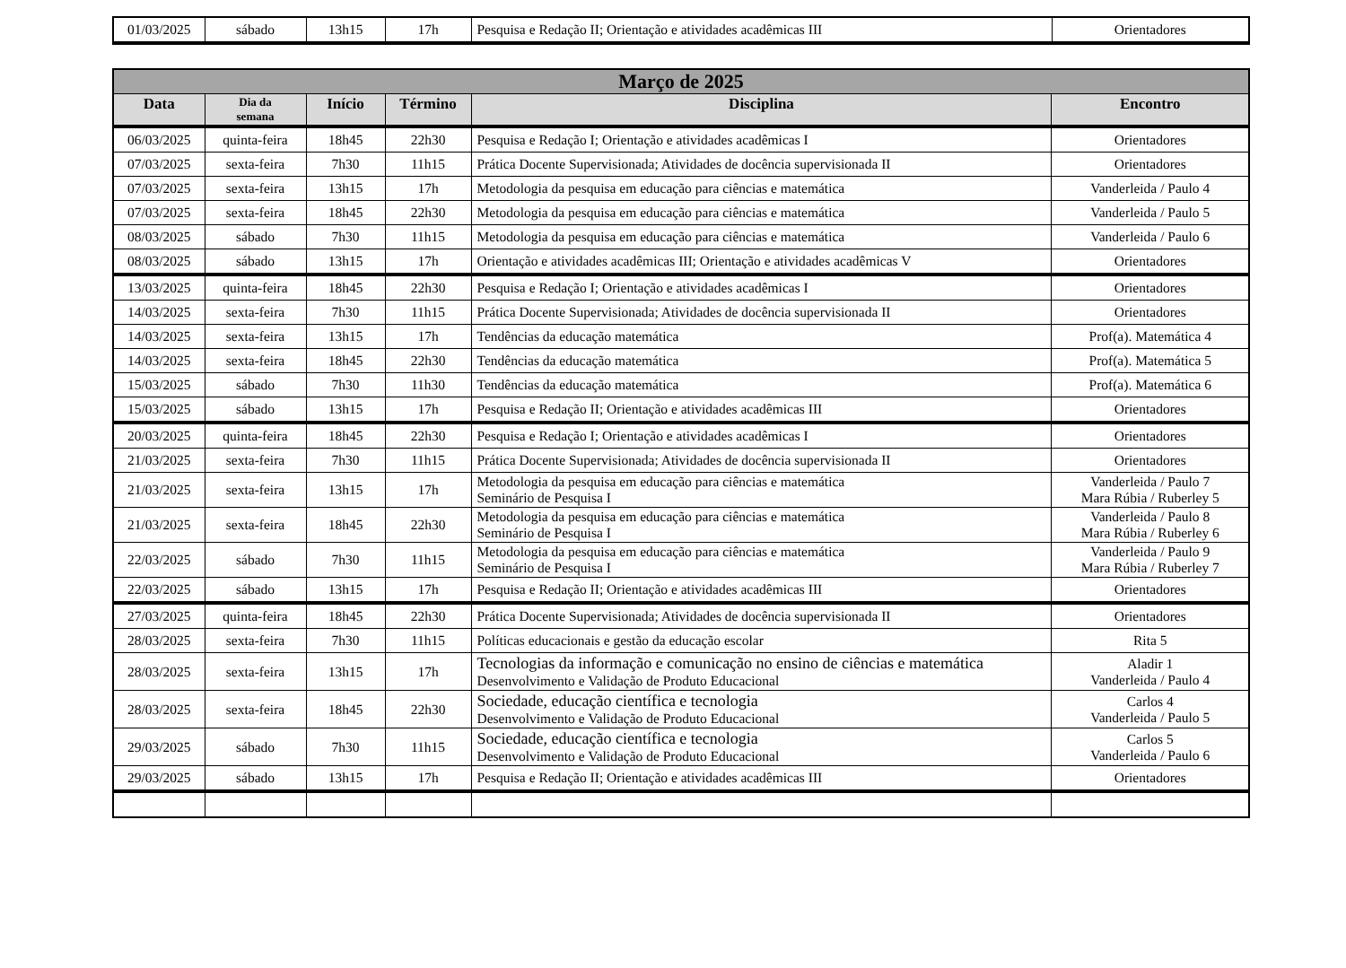| 01/03/2025 | sábado | 13h15 | 17h | Pesquisa e Redação II; Orientação e atividades acadêmicas III | Orientadores |
| Março de 2025 | | | | | |
| --- | --- | --- | --- | --- | --- |
| Data | Dia da semana | Início | Término | Disciplina | Encontro |
| 06/03/2025 | quinta-feira | 18h45 | 22h30 | Pesquisa e Redação I; Orientação e atividades acadêmicas I | Orientadores |
| 07/03/2025 | sexta-feira | 7h30 | 11h15 | Prática Docente Supervisionada; Atividades de docência supervisionada II | Orientadores |
| 07/03/2025 | sexta-feira | 13h15 | 17h | Metodologia da pesquisa em educação para ciências e matemática | Vanderleida / Paulo 4 |
| 07/03/2025 | sexta-feira | 18h45 | 22h30 | Metodologia da pesquisa em educação para ciências e matemática | Vanderleida / Paulo 5 |
| 08/03/2025 | sábado | 7h30 | 11h15 | Metodologia da pesquisa em educação para ciências e matemática | Vanderleida / Paulo 6 |
| 08/03/2025 | sábado | 13h15 | 17h | Orientação e atividades acadêmicas III; Orientação e atividades acadêmicas V | Orientadores |
| 13/03/2025 | quinta-feira | 18h45 | 22h30 | Pesquisa e Redação I; Orientação e atividades acadêmicas I | Orientadores |
| 14/03/2025 | sexta-feira | 7h30 | 11h15 | Prática Docente Supervisionada; Atividades de docência supervisionada II | Orientadores |
| 14/03/2025 | sexta-feira | 13h15 | 17h | Tendências da educação matemática | Prof(a). Matemática 4 |
| 14/03/2025 | sexta-feira | 18h45 | 22h30 | Tendências da educação matemática | Prof(a). Matemática 5 |
| 15/03/2025 | sábado | 7h30 | 11h30 | Tendências da educação matemática | Prof(a). Matemática 6 |
| 15/03/2025 | sábado | 13h15 | 17h | Pesquisa e Redação II; Orientação e atividades acadêmicas III | Orientadores |
| 20/03/2025 | quinta-feira | 18h45 | 22h30 | Pesquisa e Redação I; Orientação e atividades acadêmicas I | Orientadores |
| 21/03/2025 | sexta-feira | 7h30 | 11h15 | Prática Docente Supervisionada; Atividades de docência supervisionada II | Orientadores |
| 21/03/2025 | sexta-feira | 13h15 | 17h | Metodologia da pesquisa em educação para ciências e matemática Seminário de Pesquisa I | Vanderleida / Paulo 7 Mara Rúbia / Ruberley 5 |
| 21/03/2025 | sexta-feira | 18h45 | 22h30 | Metodologia da pesquisa em educação para ciências e matemática Seminário de Pesquisa I | Vanderleida / Paulo 8 Mara Rúbia / Ruberley 6 |
| 22/03/2025 | sábado | 7h30 | 11h15 | Metodologia da pesquisa em educação para ciências e matemática Seminário de Pesquisa I | Vanderleida / Paulo 9 Mara Rúbia / Ruberley 7 |
| 22/03/2025 | sábado | 13h15 | 17h | Pesquisa e Redação II; Orientação e atividades acadêmicas III | Orientadores |
| 27/03/2025 | quinta-feira | 18h45 | 22h30 | Prática Docente Supervisionada; Atividades de docência supervisionada II | Orientadores |
| 28/03/2025 | sexta-feira | 7h30 | 11h15 | Políticas educacionais e gestão da educação escolar | Rita 5 |
| 28/03/2025 | sexta-feira | 13h15 | 17h | Tecnologias da informação e comunicação no ensino de ciências e matemática Desenvolvimento e Validação de Produto Educacional | Aladir 1 Vanderleida / Paulo 4 |
| 28/03/2025 | sexta-feira | 18h45 | 22h30 | Sociedade, educação científica e tecnologia Desenvolvimento e Validação de Produto Educacional | Carlos 4 Vanderleida / Paulo 5 |
| 29/03/2025 | sábado | 7h30 | 11h15 | Sociedade, educação científica e tecnologia Desenvolvimento e Validação de Produto Educacional | Carlos 5 Vanderleida / Paulo 6 |
| 29/03/2025 | sábado | 13h15 | 17h | Pesquisa e Redação II; Orientação e atividades acadêmicas III | Orientadores |